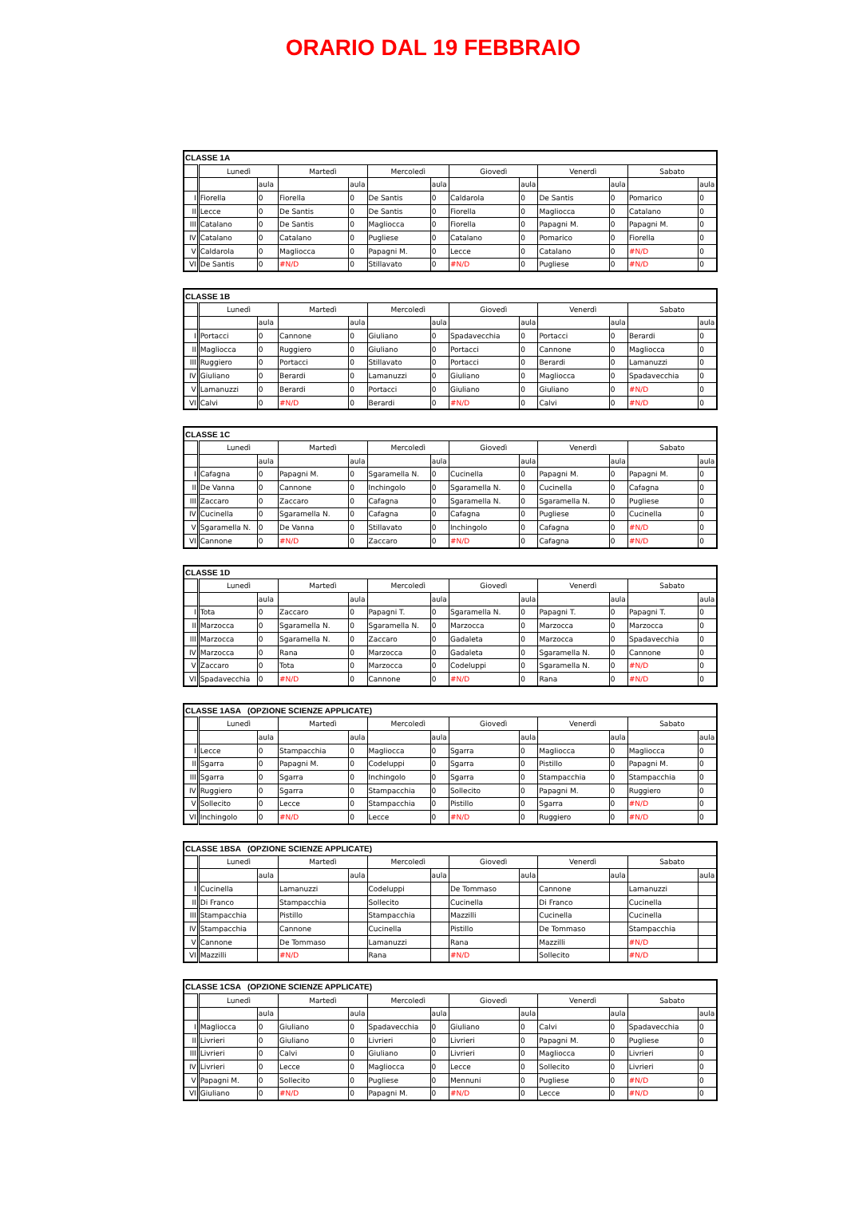ORARIO DAL 19 FEBBRAIO
| CLASSE 1A | | | | | | | | | | | | |
| --- | --- | --- | --- | --- | --- | --- | --- | --- | --- | --- | --- | --- |
| | Lunedì | | Martedì | | Mercoledì | | Giovedì | | Venerdì | | Sabato | |
| | | aula | | aula | | aula | | aula | | aula | | aula |
| I | Fiorella | 0 | Fiorella | 0 | De Santis | 0 | Caldarola | 0 | De Santis | 0 | Pomarico | 0 |
| II | Lecce | 0 | De Santis | 0 | De Santis | 0 | Fiorella | 0 | Magliocca | 0 | Catalano | 0 |
| III | Catalano | 0 | De Santis | 0 | Magliocca | 0 | Fiorella | 0 | Papagni M. | 0 | Papagni M. | 0 |
| IV | Catalano | 0 | Catalano | 0 | Pugliese | 0 | Catalano | 0 | Pomarico | 0 | Fiorella | 0 |
| V | Caldarola | 0 | Magliocca | 0 | Papagni M. | 0 | Lecce | 0 | Catalano | 0 | #N/D | 0 |
| VI | De Santis | 0 | #N/D | 0 | Stillavato | 0 | #N/D | 0 | Pugliese | 0 | #N/D | 0 |
| CLASSE 1B | | | | | | | | | | | | |
| --- | --- | --- | --- | --- | --- | --- | --- | --- | --- | --- | --- | --- |
| | Lunedì | | Martedì | | Mercoledì | | Giovedì | | Venerdì | | Sabato | |
| | | aula | | aula | | aula | | aula | | aula | | aula |
| I | Portacci | 0 | Cannone | 0 | Giuliano | 0 | Spadavecchia | 0 | Portacci | 0 | Berardi | 0 |
| II | Magliocca | 0 | Ruggiero | 0 | Giuliano | 0 | Portacci | 0 | Cannone | 0 | Magliocca | 0 |
| III | Ruggiero | 0 | Portacci | 0 | Stillavato | 0 | Portacci | 0 | Berardi | 0 | Lamanuzzi | 0 |
| IV | Giuliano | 0 | Berardi | 0 | Lamanuzzi | 0 | Giuliano | 0 | Magliocca | 0 | Spadavecchia | 0 |
| V | Lamanuzzi | 0 | Berardi | 0 | Portacci | 0 | Giuliano | 0 | Giuliano | 0 | #N/D | 0 |
| VI | Calvi | 0 | #N/D | 0 | Berardi | 0 | #N/D | 0 | Calvi | 0 | #N/D | 0 |
| CLASSE 1C | | | | | | | | | | | | |
| --- | --- | --- | --- | --- | --- | --- | --- | --- | --- | --- | --- | --- |
| | Lunedì | | Martedì | | Mercoledì | | Giovedì | | Venerdì | | Sabato | |
| | | aula | | aula | | aula | | aula | | aula | | aula |
| I | Cafagna | 0 | Papagni M. | 0 | Sgaramella N. | 0 | Cucinella | 0 | Papagni M. | 0 | Papagni M. | 0 |
| II | De Vanna | 0 | Cannone | 0 | Inchingolo | 0 | Sgaramella N. | 0 | Cucinella | 0 | Cafagna | 0 |
| III | Zaccaro | 0 | Zaccaro | 0 | Cafagna | 0 | Sgaramella N. | 0 | Sgaramella N. | 0 | Pugliese | 0 |
| IV | Cucinella | 0 | Sgaramella N. | 0 | Cafagna | 0 | Cafagna | 0 | Pugliese | 0 | Cucinella | 0 |
| V | Sgaramella N. | 0 | De Vanna | 0 | Stillavato | 0 | Inchingolo | 0 | Cafagna | 0 | #N/D | 0 |
| VI | Cannone | 0 | #N/D | 0 | Zaccaro | 0 | #N/D | 0 | Cafagna | 0 | #N/D | 0 |
| CLASSE 1D | | | | | | | | | | | | |
| --- | --- | --- | --- | --- | --- | --- | --- | --- | --- | --- | --- | --- |
| | Lunedì | | Martedì | | Mercoledì | | Giovedì | | Venerdì | | Sabato | |
| | | aula | | aula | | aula | | aula | | aula | | aula |
| I | Tota | 0 | Zaccaro | 0 | Papagni T. | 0 | Sgaramella N. | 0 | Papagni T. | 0 | Papagni T. | 0 |
| II | Marzocca | 0 | Sgaramella N. | 0 | Sgaramella N. | 0 | Marzocca | 0 | Marzocca | 0 | Marzocca | 0 |
| III | Marzocca | 0 | Sgaramella N. | 0 | Zaccaro | 0 | Gadaleta | 0 | Marzocca | 0 | Spadavecchia | 0 |
| IV | Marzocca | 0 | Rana | 0 | Marzocca | 0 | Gadaleta | 0 | Sgaramella N. | 0 | Cannone | 0 |
| V | Zaccaro | 0 | Tota | 0 | Marzocca | 0 | Codeluppi | 0 | Sgaramella N. | 0 | #N/D | 0 |
| VI | Spadavecchia | 0 | #N/D | 0 | Cannone | 0 | #N/D | 0 | Rana | 0 | #N/D | 0 |
| CLASSE 1ASA (OPZIONE SCIENZE APPLICATE) | | | | | | | | | | | | |
| --- | --- | --- | --- | --- | --- | --- | --- | --- | --- | --- | --- | --- |
| | Lunedì | | Martedì | | Mercoledì | | Giovedì | | Venerdì | | Sabato | |
| | | aula | | aula | | aula | | aula | | aula | | aula |
| I | Lecce | 0 | Stampacchia | 0 | Magliocca | 0 | Sgarra | 0 | Magliocca | 0 | Magliocca | 0 |
| II | Sgarra | 0 | Papagni M. | 0 | Codeluppi | 0 | Sgarra | 0 | Pistillo | 0 | Papagni M. | 0 |
| III | Sgarra | 0 | Sgarra | 0 | Inchingolo | 0 | Sgarra | 0 | Stampacchia | 0 | Stampacchia | 0 |
| IV | Ruggiero | 0 | Sgarra | 0 | Stampacchia | 0 | Sollecito | 0 | Papagni M. | 0 | Ruggiero | 0 |
| V | Sollecito | 0 | Lecce | 0 | Stampacchia | 0 | Pistillo | 0 | Sgarra | 0 | #N/D | 0 |
| VI | Inchingolo | 0 | #N/D | 0 | Lecce | 0 | #N/D | 0 | Ruggiero | 0 | #N/D | 0 |
| CLASSE 1BSA (OPZIONE SCIENZE APPLICATE) | | | | | | | | | | | | |
| --- | --- | --- | --- | --- | --- | --- | --- | --- | --- | --- | --- | --- |
| | Lunedì | | Martedì | | Mercoledì | | Giovedì | | Venerdì | | Sabato | |
| | | aula | | aula | | aula | | aula | | aula | | aula |
| I | Cucinella | | Lamanuzzi | | Codeluppi | | De Tommaso | | Cannone | | Lamanuzzi | |
| II | Di Franco | | Stampacchia | | Sollecito | | Cucinella | | Di Franco | | Cucinella | |
| III | Stampacchia | | Pistillo | | Stampacchia | | Mazzilli | | Cucinella | | Cucinella | |
| IV | Stampacchia | | Cannone | | Cucinella | | Pistillo | | De Tommaso | | Stampacchia | |
| V | Cannone | | De Tommaso | | Lamanuzzi | | Rana | | Mazzilli | | #N/D | |
| VI | Mazzilli | | #N/D | | Rana | | #N/D | | Sollecito | | #N/D | |
| CLASSE 1CSA (OPZIONE SCIENZE APPLICATE) | | | | | | | | | | | | |
| --- | --- | --- | --- | --- | --- | --- | --- | --- | --- | --- | --- | --- |
| | Lunedì | | Martedì | | Mercoledì | | Giovedì | | Venerdì | | Sabato | |
| | | aula | | aula | | aula | | aula | | aula | | aula |
| I | Magliocca | 0 | Giuliano | 0 | Spadavecchia | 0 | Giuliano | 0 | Calvi | 0 | Spadavecchia | 0 |
| II | Livrieri | 0 | Giuliano | 0 | Livrieri | 0 | Livrieri | 0 | Papagni M. | 0 | Pugliese | 0 |
| III | Livrieri | 0 | Calvi | 0 | Giuliano | 0 | Livrieri | 0 | Magliocca | 0 | Livrieri | 0 |
| IV | Livrieri | 0 | Lecce | 0 | Magliocca | 0 | Lecce | 0 | Sollecito | 0 | Livrieri | 0 |
| V | Papagni M. | 0 | Sollecito | 0 | Pugliese | 0 | Mennuni | 0 | Pugliese | 0 | #N/D | 0 |
| VI | Giuliano | 0 | #N/D | 0 | Papagni M. | 0 | #N/D | 0 | Lecce | 0 | #N/D | 0 |